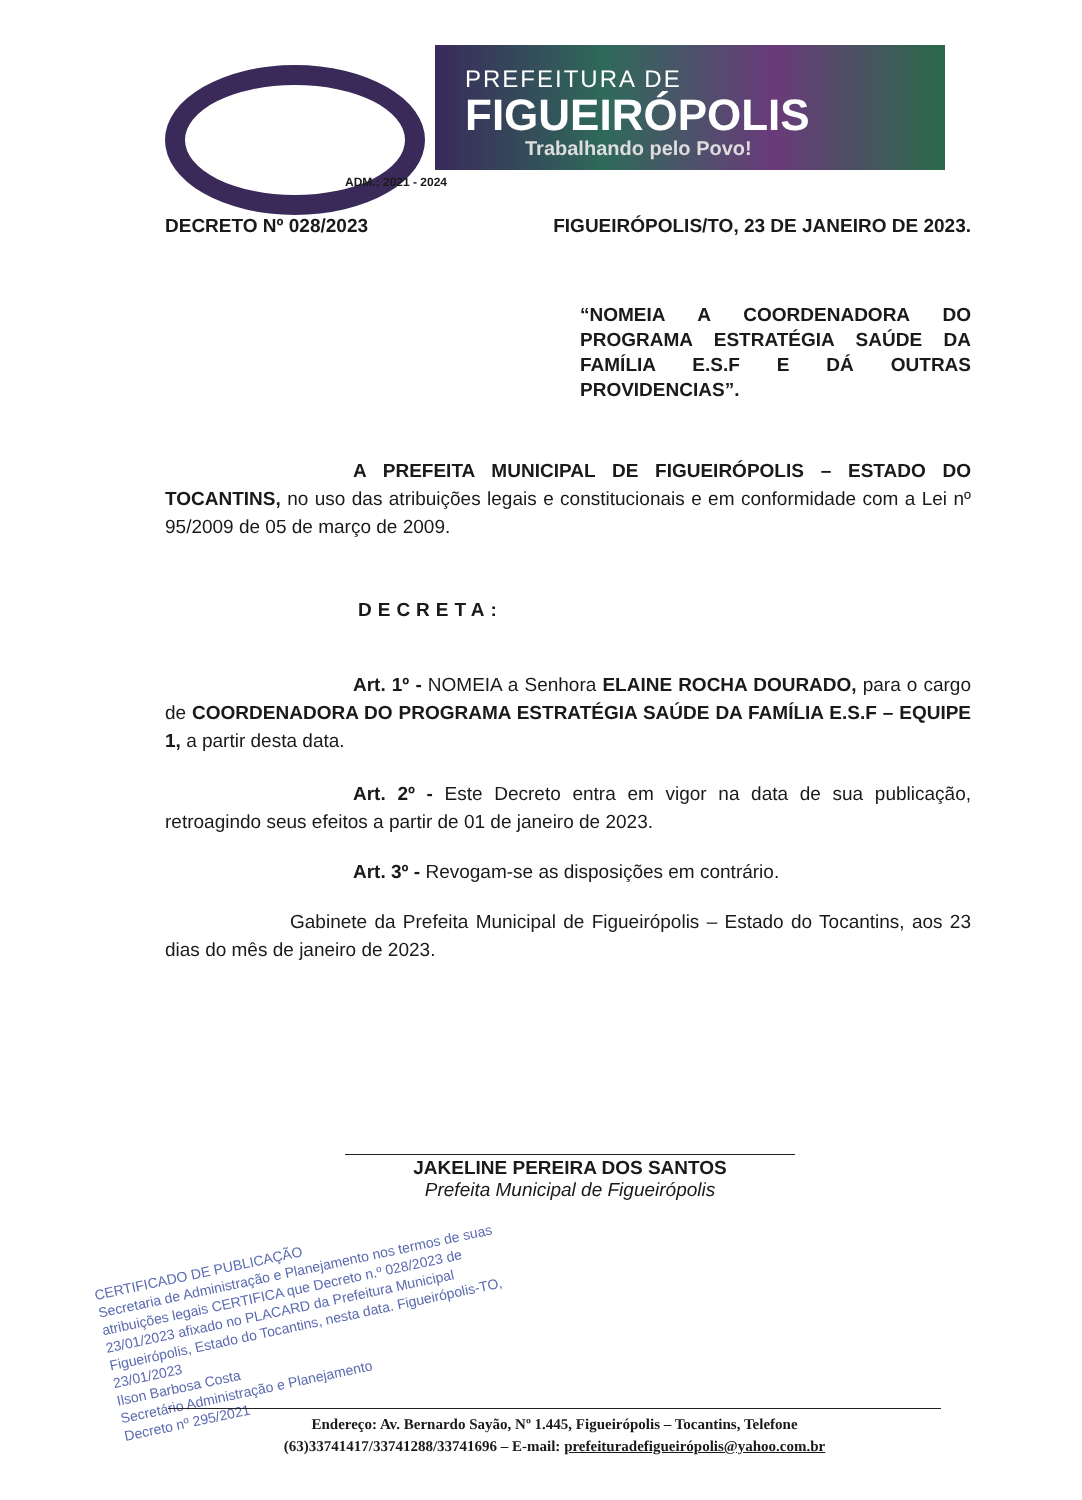PREFEITURA DE
FIGUEIRÓPOLIS
Trabalhando pelo Povo!
ADM.: 2021 - 2024
DECRETO Nº 028/2023 FIGUEIRÓPOLIS/TO, 23 DE JANEIRO DE 2023.
“NOMEIA A COORDENADORA DO PROGRAMA ESTRATÉGIA SAÚDE DA FAMÍLIA E.S.F E DÁ OUTRAS PROVIDENCIAS”.
A PREFEITA MUNICIPAL DE FIGUEIRÓPOLIS – ESTADO DO TOCANTINS, no uso das atribuições legais e constitucionais e em conformidade com a Lei nº 95/2009 de 05 de março de 2009.
DECRETA:
Art. 1º - NOMEIA a Senhora ELAINE ROCHA DOURADO, para o cargo de COORDENADORA DO PROGRAMA ESTRATÉGIA SAÚDE DA FAMÍLIA E.S.F – EQUIPE 1, a partir desta data.
Art. 2º - Este Decreto entra em vigor na data de sua publicação, retroagindo seus efeitos a partir de 01 de janeiro de 2023.
Art. 3º - Revogam-se as disposições em contrário.
Gabinete da Prefeita Municipal de Figueirópolis – Estado do Tocantins, aos 23 dias do mês de janeiro de 2023.
JAKELINE PEREIRA DOS SANTOS
Prefeita Municipal de Figueirópolis
CERTIFICADO DE PUBLICAÇÃO
Secretaria de Administração e Planejamento nos termos de suas atribuições legais CERTIFICA que Decreto n.º 028/2023 de 23/01/2023 afixado no PLACARD da Prefeitura Municipal Figueirópolis, Estado do Tocantins, nesta data. Figueirópolis-TO, 23/01/2023
Ilson Barbosa Costa
Secretário Administração e Planejamento
Decreto nº 295/2021
Endereço: Av. Bernardo Sayão, Nº 1.445, Figueirópolis – Tocantins, Telefone
(63)33741417/33741288/33741696 – E-mail: prefeituradefigueirópolis@yahoo.com.br